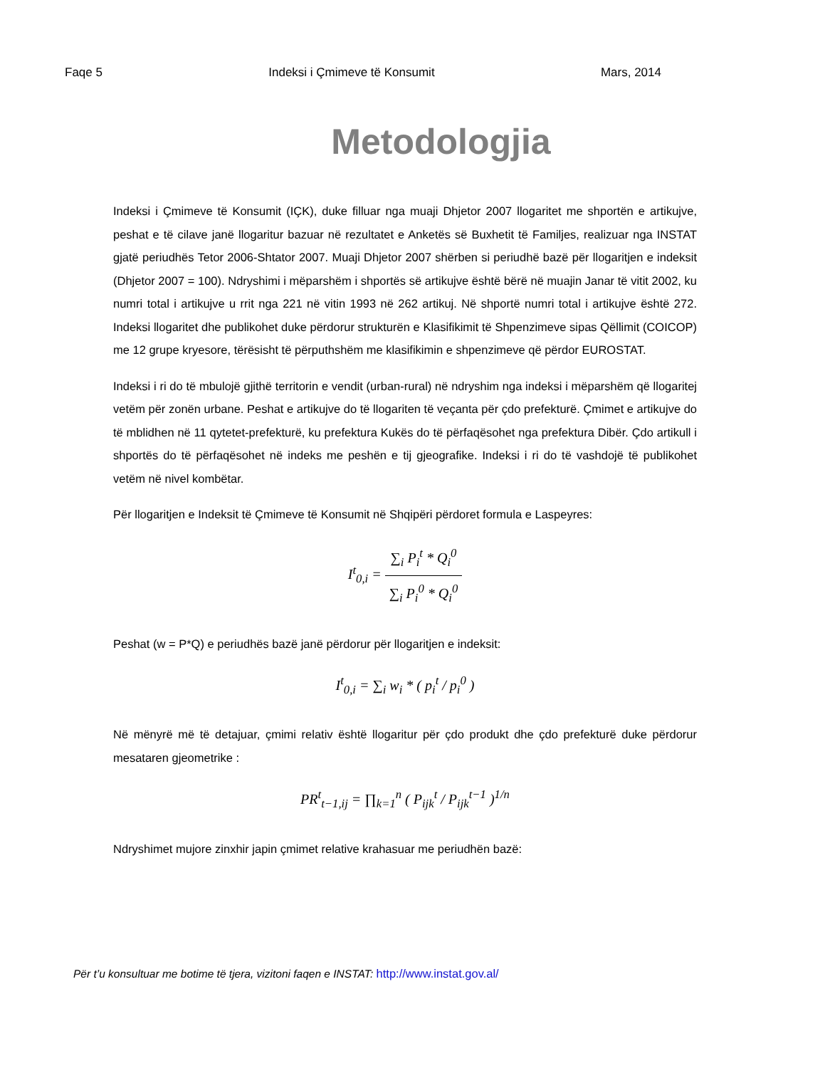Faqe 5 Indeksi i Çmimeve të Konsumit Mars, 2014
Metodologjia
Indeksi i Çmimeve të Konsumit (IÇK), duke filluar nga muaji Dhjetor 2007 llogaritet me shportën e artikujve, peshat e të cilave janë llogaritur bazuar në rezultatet e Anketës së Buxhetit të Familjes, realizuar nga INSTAT gjatë periudhës Tetor 2006-Shtator 2007. Muaji Dhjetor 2007 shërben si periudhë bazë për llogaritjen e indeksit (Dhjetor 2007 = 100). Ndryshimi i mëparshëm i shportës së artikujve është bërë në muajin Janar të vitit 2002, ku numri total i artikujve u rrit nga 221 në vitin 1993 në 262 artikuj. Në shportë numri total i artikujve është 272. Indeksi llogaritet dhe publikohet duke përdorur strukturën e Klasifikimit të Shpenzimeve sipas Qëllimit (COICOP) me 12 grupe kryesore, tërësisht të përputhshëm me klasifikimin e shpenzimeve që përdor EUROSTAT.
Indeksi i ri do të mbulojë gjithë territorin e vendit (urban-rural) në ndryshim nga indeksi i mëparshëm që llogaritej vetëm për zonën urbane. Peshat e artikujve do të llogariten të veçanta për çdo prefekturë. Çmimet e artikujve do të mblidhen në 11 qytetet-prefekturë, ku prefektura Kukës do të përfaqësohet nga prefektura Dibër. Çdo artikull i shportës do të përfaqësohet në indeks me peshën e tij gjeografike. Indeksi i ri do të vashdojë të publikohet vetëm në nivel kombëtar.
Për llogaritjen e Indeksit të Çmimeve të Konsumit në Shqipëri përdoret formula e Laspeyres:
I<sup>t</sup><sub>0,i</sub> = ∑<sub>i</sub> P<sub>i</sub><sup>t</sup> * Q<sub>i</sub><sup>0</sup> ∑<sub>i</sub> P<sub>i</sub><sup>0</sup> * Q<sub>i</sub><sup>0</sup>
Peshat (w = P*Q) e periudhës bazë janë përdorur për llogaritjen e indeksit:
I<sup>t</sup><sub>0,i</sub> = ∑<sub>i</sub> w<sub>i</sub> * ( p<sub>i</sub><sup>t</sup> / p<sub>i</sub><sup>0</sup> )
Në mënyrë më të detajuar, çmimi relativ është llogaritur për çdo produkt dhe çdo prefekturë duke përdorur mesataren gjeometrike :
PR<sup>t</sup><sub>t−1,ij</sub> = ∏<sub>k=1</sub><sup>n</sup> ( P<sub>ijk</sub><sup>t</sup> / P<sub>ijk</sub><sup>t−1</sup> )<sup>1/n</sup>
Ndryshimet mujore zinxhir japin çmimet relative krahasuar me periudhën bazë:
Për t’u konsultuar me botime të tjera, vizitoni faqen e INSTAT: http://www.instat.gov.al/